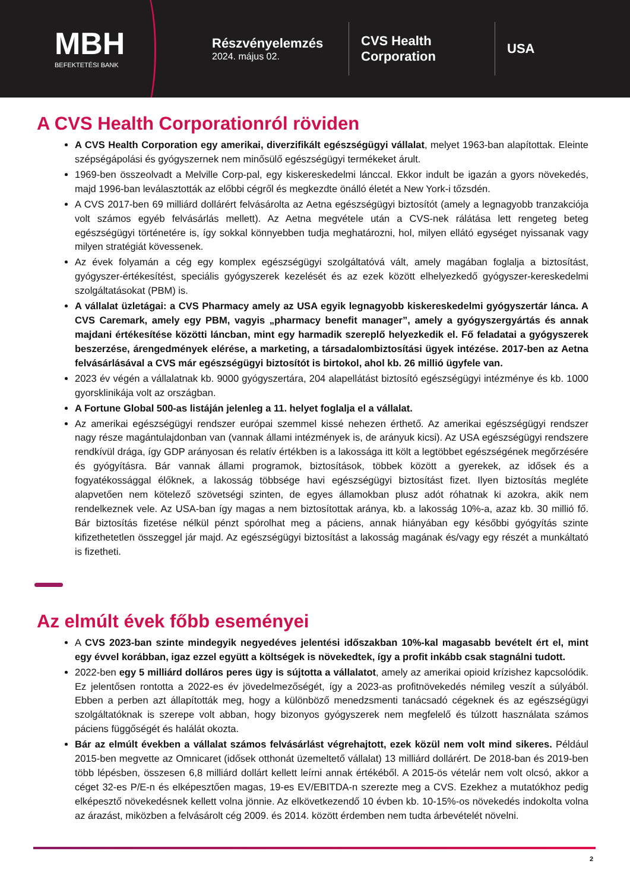MBH
BEFEKTETÉSI BANK
Részvényelemzés
2024. május 02.
CVS Health
Corporation
USA
A CVS Health Corporationról röviden
A CVS Health Corporation egy amerikai, diverzifikált egészségügyi vállalat, melyet 1963-ban alapítottak. Eleinte szépségápolási és gyógyszernek nem minősülő egészségügyi termékeket árult.
1969-ben összeolvadt a Melville Corp-pal, egy kiskereskedelmi lánccal. Ekkor indult be igazán a gyors növekedés, majd 1996-ban leválasztották az előbbi cégről és megkezdte önálló életét a New York-i tőzsdén.
A CVS 2017-ben 69 milliárd dollárért felvásárolta az Aetna egészségügyi biztosítót (amely a legnagyobb tranzakciója volt számos egyéb felvásárlás mellett). Az Aetna megvétele után a CVS-nek rálátása lett rengeteg beteg egészségügyi történetére is, így sokkal könnyebben tudja meghatározni, hol, milyen ellátó egységet nyissanak vagy milyen stratégiát kövessenek.
Az évek folyamán a cég egy komplex egészségügyi szolgáltatóvá vált, amely magában foglalja a biztosítást, gyógyszer-értékesítést, speciális gyógyszerek kezelését és az ezek között elhelyezkedő gyógyszer-kereskedelmi szolgáltatásokat (PBM) is.
A vállalat üzletágai: a CVS Pharmacy amely az USA egyik legnagyobb kiskereskedelmi gyógyszertár lánca. A CVS Caremark, amely egy PBM, vagyis „pharmacy benefit manager”, amely a gyógyszergyártás és annak majdani értékesítése közötti láncban, mint egy harmadik szereplő helyezkedik el. Fő feladatai a gyógyszerek beszerzése, árengedmények elérése, a marketing, a társadalombiztosítási ügyek intézése. 2017-ben az Aetna felvásárlásával a CVS már egészségügyi biztosítót is birtokol, ahol kb. 26 millió ügyfele van.
2023 év végén a vállalatnak kb. 9000 gyógyszertára, 204 alapellátást biztosító egészségügyi intézménye és kb. 1000 gyorsklinikája volt az országban.
A Fortune Global 500-as listáján jelenleg a 11. helyet foglalja el a vállalat.
Az amerikai egészségügyi rendszer európai szemmel kissé nehezen érthető. Az amerikai egészségügyi rendszer nagy része magántulajdonban van (vannak állami intézmények is, de arányuk kicsi). Az USA egészségügyi rendszere rendkívül drága, így GDP arányosan és relatív értékben is a lakossága itt költ a legtöbbet egészségének megőrzésére és gyógyításra. Bár vannak állami programok, biztosítások, többek között a gyerekek, az idősek és a fogyatékossággal élőknek, a lakosság többsége havi egészségügyi biztosítást fizet. Ilyen biztosítás megléte alapvetően nem kötelező szövetségi szinten, de egyes államokban plusz adót róhatnak ki azokra, akik nem rendelkeznek vele. Az USA-ban így magas a nem biztosítottak aránya, kb. a lakosság 10%-a, azaz kb. 30 millió fő. Bár biztosítás fizetése nélkül pénzt spórolhat meg a páciens, annak hiányában egy későbbi gyógyítás szinte kifizethetetlen összeggel jár majd. Az egészségügyi biztosítást a lakosság magának és/vagy egy részét a munkáltató is fizetheti.
Az elmúlt évek főbb eseményei
A CVS 2023-ban szinte mindegyik negyedéves jelentési időszakban 10%-kal magasabb bevételt ért el, mint egy évvel korábban, igaz ezzel együtt a költségek is növekedtek, így a profit inkább csak stagnálni tudott.
2022-ben egy 5 milliárd dolláros peres ügy is sújtotta a vállalatot, amely az amerikai opioid krízishez kapcsolódik. Ez jelentősen rontotta a 2022-es év jövedelmezőségét, így a 2023-as profitnövekedés némileg veszít a súlyából. Ebben a perben azt állapították meg, hogy a különböző menedzsmenti tanácsadó cégeknek és az egészségügyi szolgáltatóknak is szerepe volt abban, hogy bizonyos gyógyszerek nem megfelelő és túlzott használata számos páciens függőségét és halálát okozta.
Bár az elmúlt években a vállalat számos felvásárlást végrehajtott, ezek közül nem volt mind sikeres. Például 2015-ben megvette az Omnicaret (idősek otthonát üzemeltető vállalat) 13 milliárd dollárért. De 2018-ban és 2019-ben több lépésben, összesen 6,8 milliárd dollárt kellett leírni annak értékéből. A 2015-ös vételár nem volt olcsó, akkor a céget 32-es P/E-n és elképesztően magas, 19-es EV/EBITDA-n szerezte meg a CVS. Ezekhez a mutatókhoz pedig elképesztő növekedésnek kellett volna jönnie. Az elkövetkezendő 10 évben kb. 10-15%-os növekedés indokolta volna az árazást, miközben a felvásárolt cég 2009. és 2014. között érdemben nem tudta árbevételét növelni.
2